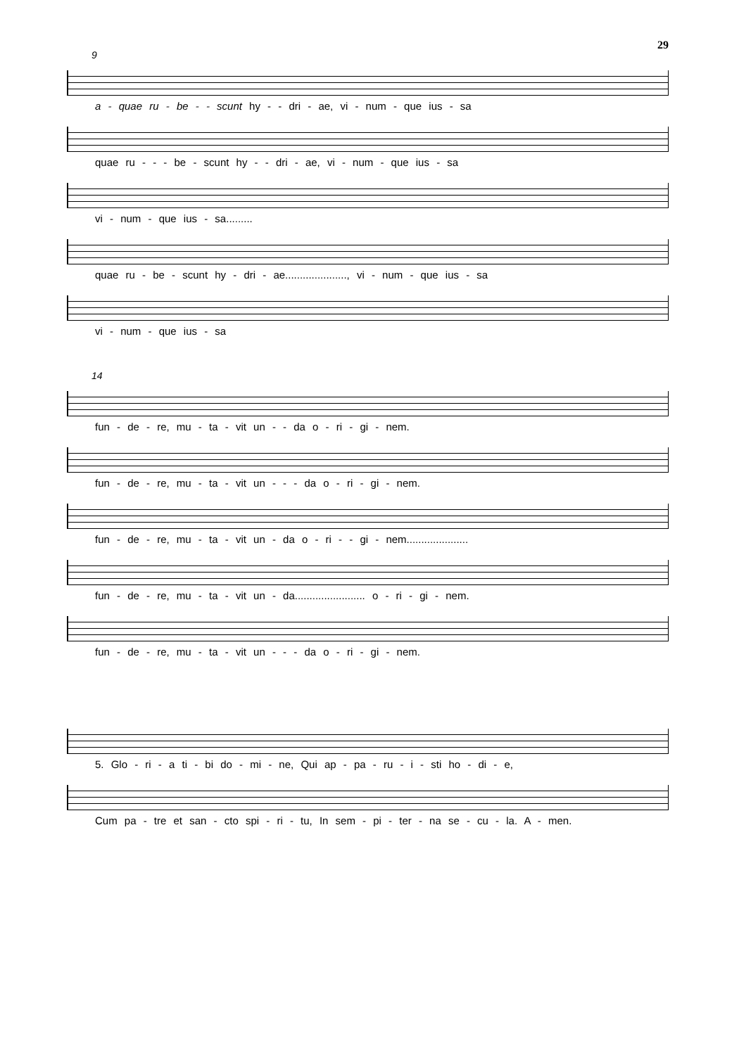29
9
a - quae ru - be - - scunt hy - - dri - ae, vi - num - que ius - sa
quae ru - - - be - scunt hy - - dri - ae, vi - num - que ius - sa
vi - num - que ius - sa.........
quae ru - be - scunt hy - dri - ae....................., vi - num - que ius - sa
vi - num - que ius - sa
14
fun - de - re, mu - ta - vit un - - da o - ri - gi - nem.
fun - de - re, mu - ta - vit un - - - da o - ri - gi - nem.
fun - de - re, mu - ta - vit un - da o - ri - - gi - nem.....................
fun - de - re, mu - ta - vit un - da........................ o - ri - gi - nem.
fun - de - re, mu - ta - vit un - - - da o - ri - gi - nem.
5. Glo - ri - a ti - bi do - mi - ne, Qui ap - pa - ru - i - sti ho - di - e,
Cum pa - tre et san - cto spi - ri - tu, In sem - pi - ter - na se - cu - la. A - men.